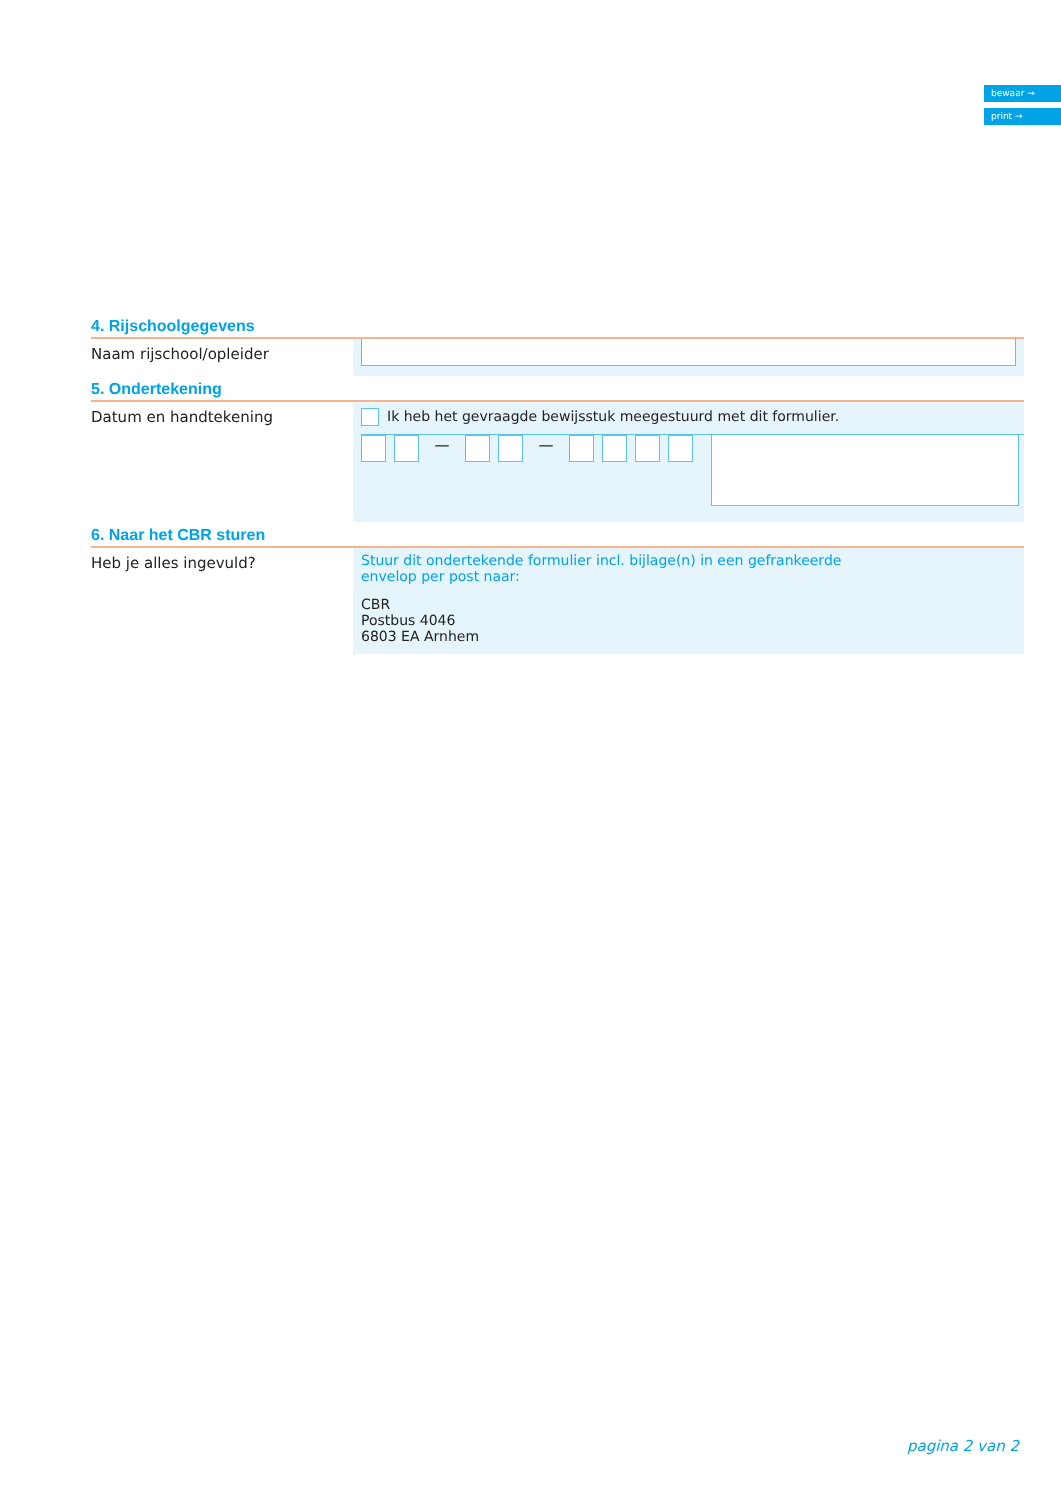bewaar →
print →
4. Rijschoolgegevens
Naam rijschool/opleider
5. Ondertekening
Datum en handtekening
Ik heb het gevraagde bewijsstuk meegestuurd met dit formulier.
— —
6. Naar het CBR sturen
Heb je alles ingevuld? Stuur dit ondertekende formulier incl. bijlage(n) in een gefrankeerde envelop per post naar:
CBR
Postbus 4046
6803 EA Arnhem
pagina 2 van 2